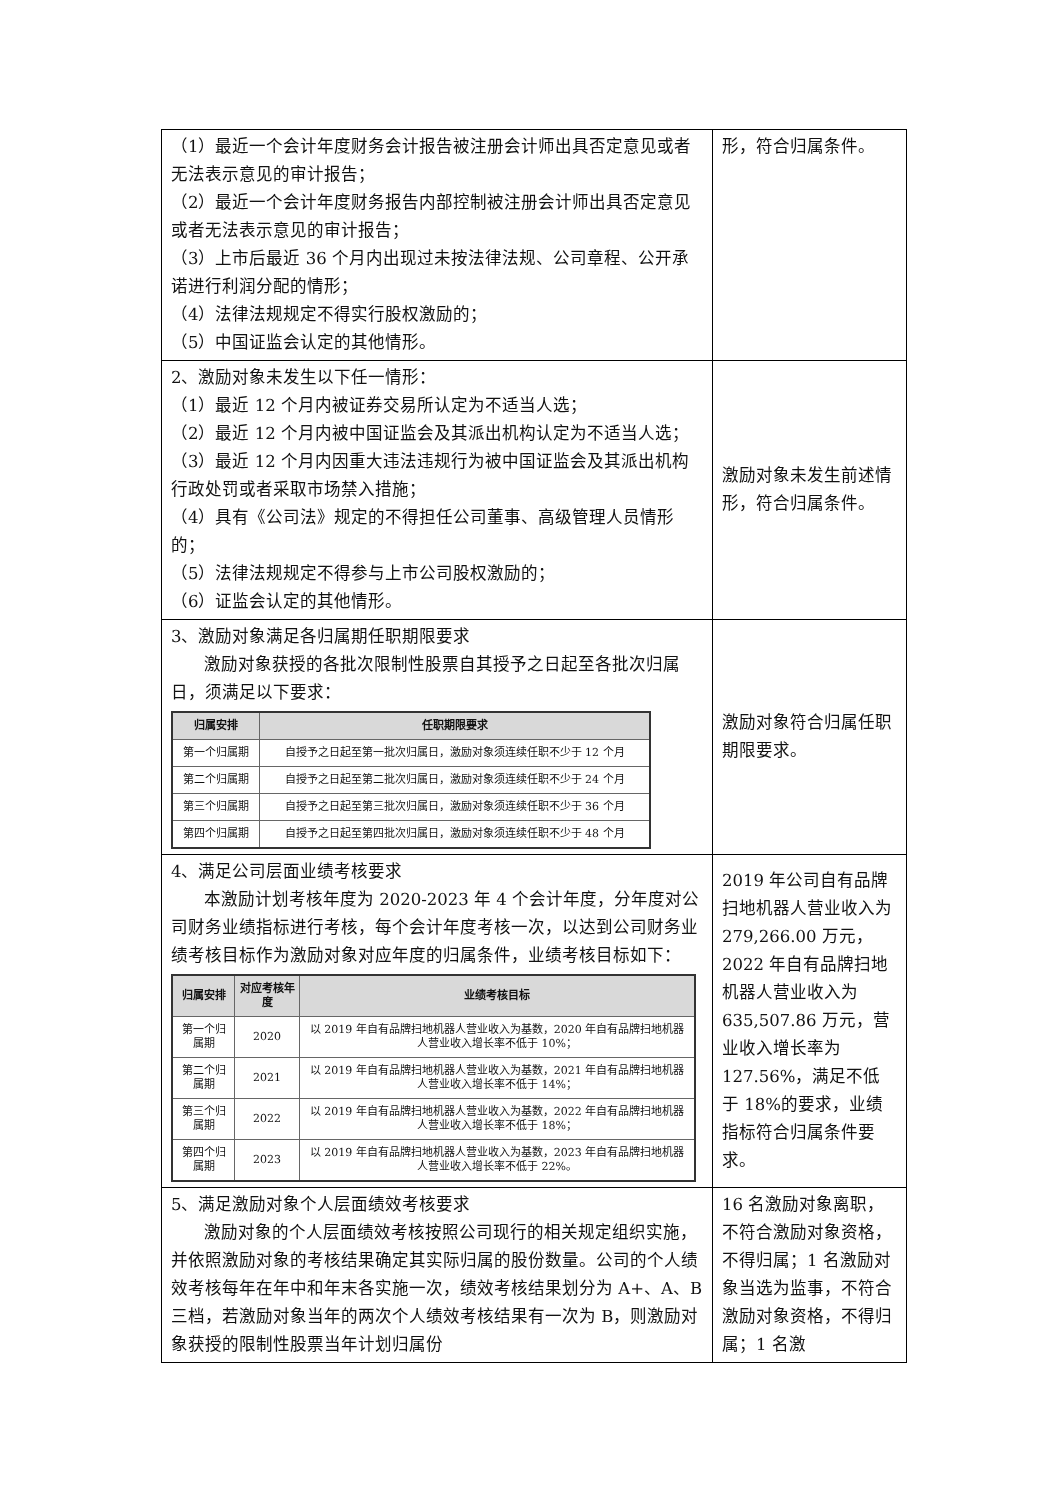| （1）最近一个会计年度财务会计报告被注册会计师出具否定意见或者无法表示意见的审计报告； （2）最近一个会计年度财务报告内部控制被注册会计师出具否定意见或者无法表示意见的审计报告； （3）上市后最近 36 个月内出现过未按法律法规、公司章程、公开承诺进行利润分配的情形； （4）法律法规规定不得实行股权激励的； （5）中国证监会认定的其他情形。 | 形，符合归属条件。 |
| 2、激励对象未发生以下任一情形： （1）最近 12 个月内被证券交易所认定为不适当人选； （2）最近 12 个月内被中国证监会及其派出机构认定为不适当人选； （3）最近 12 个月内因重大违法违规行为被中国证监会及其派出机构行政处罚或者采取市场禁入措施； （4）具有《公司法》规定的不得担任公司董事、高级管理人员情形的； （5）法律法规规定不得参与上市公司股权激励的； （6）证监会认定的其他情形。 | 激励对象未发生前述情形，符合归属条件。 |
| 3、激励对象满足各归属期任职期限要求 激励对象获授的各批次限制性股票自其授予之日起至各批次归属日，须满足以下要求： / 归属安排 / 任职期限要求 / / --- / --- / / 第一个归属期 / 自授予之日起至第一批次归属日，激励对象须连续任职不少于 12 个月 / / 第二个归属期 / 自授予之日起至第二批次归属日，激励对象须连续任职不少于 24 个月 / / 第三个归属期 / 自授予之日起至第三批次归属日，激励对象须连续任职不少于 36 个月 / / 第四个归属期 / 自授予之日起至第四批次归属日，激励对象须连续任职不少于 48 个月 / | 激励对象符合归属任职期限要求。 |
| 4、满足公司层面业绩考核要求 本激励计划考核年度为 2020-2023 年 4 个会计年度，分年度对公司财务业绩指标进行考核，每个会计年度考核一次，以达到公司财务业绩考核目标作为激励对象对应年度的归属条件，业绩考核目标如下： / 归属安排 / 对应考核年度 / 业绩考核目标 / / --- / --- / --- / / 第一个归属期 / 2020 / 以 2019 年自有品牌扫地机器人营业收入为基数，2020 年自有品牌扫地机器人营业收入增长率不低于 10%； / / 第二个归属期 / 2021 / 以 2019 年自有品牌扫地机器人营业收入为基数，2021 年自有品牌扫地机器人营业收入增长率不低于 14%； / / 第三个归属期 / 2022 / 以 2019 年自有品牌扫地机器人营业收入为基数，2022 年自有品牌扫地机器人营业收入增长率不低于 18%； / / 第四个归属期 / 2023 / 以 2019 年自有品牌扫地机器人营业收入为基数，2023 年自有品牌扫地机器人营业收入增长率不低于 22%。 / | 2019 年公司自有品牌扫地机器人营业收入为 279,266.00 万元，2022 年自有品牌扫地机器人营业收入为 635,507.86 万元，营业收入增长率为 127.56%，满足不低于 18%的要求，业绩指标符合归属条件要求。 |
| 5、满足激励对象个人层面绩效考核要求 激励对象的个人层面绩效考核按照公司现行的相关规定组织实施，并依照激励对象的考核结果确定其实际归属的股份数量。公司的个人绩效考核每年在年中和年末各实施一次，绩效考核结果划分为 A+、A、B 三档，若激励对象当年的两次个人绩效考核结果有一次为 B，则激励对象获授的限制性股票当年计划归属份 | 16 名激励对象离职，不符合激励对象资格，不得归属；1 名激励对象当选为监事，不符合激励对象资格，不得归属；1 名激 |